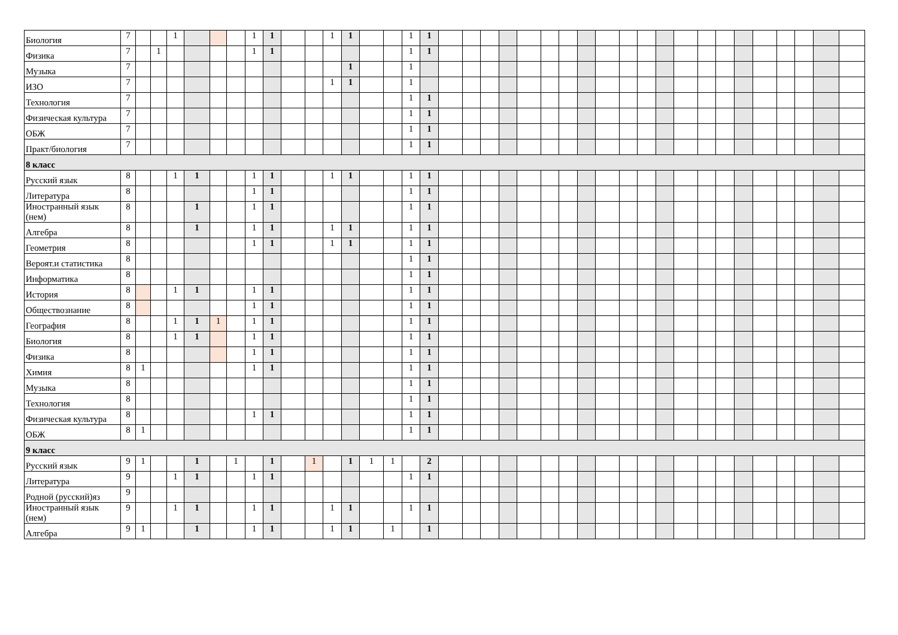| Биология | 7 | | | 1 | | | | 1 | 1 | | | 1 | 1 | | | 1 | 1 | | | | | | | | | | | | | | | | | | | | | |
| Физика | 7 | | 1 | | | | | 1 | 1 | | | | | | | 1 | 1 | | | | | | | | | | | | | | | | | | | | | |
| Музыка | 7 | | | | | | | | | | | | 1 | | | 1 | | | | | | | | | | | | | | | | | | | | | | |
| ИЗО | 7 | | | | | | | | | | | 1 | 1 | | | 1 | | | | | | | | | | | | | | | | | | | | | | |
| Технология | 7 | | | | | | | | | | | | | | | 1 | 1 | | | | | | | | | | | | | | | | | | | | | |
| Физическая культура | 7 | | | | | | | | | | | | | | | 1 | 1 | | | | | | | | | | | | | | | | | | | | | |
| ОБЖ | 7 | | | | | | | | | | | | | | | 1 | 1 | | | | | | | | | | | | | | | | | | | | | |
| Практ/биология | 7 | | | | | | | | | | | | | | | 1 | 1 | | | | | | | | | | | | | | | | | | | | | |
| 8 класс | | | | | | | | | | | | | | | | | | | | | | | | | | | | | | | | | | | | | | |
| Русский язык | 8 | | | 1 | 1 | | | 1 | 1 | | | 1 | 1 | | | 1 | 1 | | | | | | | | | | | | | | | | | | | | | |
| Литература | 8 | | | | | | | 1 | 1 | | | | | | | 1 | 1 | | | | | | | | | | | | | | | | | | | | | |
| Иностранный язык (нем) | 8 | | | | 1 | | | 1 | 1 | | | | | | | 1 | 1 | | | | | | | | | | | | | | | | | | | | | |
| Алгебра | 8 | | | | 1 | | | 1 | 1 | | | 1 | 1 | | | 1 | 1 | | | | | | | | | | | | | | | | | | | | | |
| Геометрия | 8 | | | | | | | 1 | 1 | | | 1 | 1 | | | 1 | 1 | | | | | | | | | | | | | | | | | | | | | |
| Вероят.и статистика | 8 | | | | | | | | | | | | | | | 1 | 1 | | | | | | | | | | | | | | | | | | | | | |
| Информатика | 8 | | | | | | | | | | | | | | | 1 | 1 | | | | | | | | | | | | | | | | | | | | | |
| История | 8 | | | 1 | 1 | | | 1 | 1 | | | | | | | 1 | 1 | | | | | | | | | | | | | | | | | | | | | |
| Обществознание | 8 | | | | | | | 1 | 1 | | | | | | | 1 | 1 | | | | | | | | | | | | | | | | | | | | | |
| География | 8 | | | 1 | 1 | 1 | | 1 | 1 | | | | | | | 1 | 1 | | | | | | | | | | | | | | | | | | | | | |
| Биология | 8 | | | 1 | 1 | | | 1 | 1 | | | | | | | 1 | 1 | | | | | | | | | | | | | | | | | | | | | |
| Физика | 8 | | | | | | | 1 | 1 | | | | | | | 1 | 1 | | | | | | | | | | | | | | | | | | | | | |
| Химия | 8 | 1 | | | | | | 1 | 1 | | | | | | | 1 | 1 | | | | | | | | | | | | | | | | | | | | | |
| Музыка | 8 | | | | | | | | | | | | | | | 1 | 1 | | | | | | | | | | | | | | | | | | | | | |
| Технология | 8 | | | | | | | | | | | | | | | 1 | 1 | | | | | | | | | | | | | | | | | | | | | |
| Физическая культура | 8 | | | | | | | 1 | 1 | | | | | | | 1 | 1 | | | | | | | | | | | | | | | | | | | | | |
| ОБЖ | 8 | 1 | | | | | | | | | | | | | | 1 | 1 | | | | | | | | | | | | | | | | | | | | | |
| 9 класс | | | | | | | | | | | | | | | | | | | | | | | | | | | | | | | | | | | | | | |
| Русский язык | 9 | 1 | | | 1 | | 1 | | 1 | | 1 | | 1 | 1 | 1 | | 2 | | | | | | | | | | | | | | | | | | | | | |
| Литература | 9 | | | 1 | 1 | | | 1 | 1 | | | | | | | 1 | 1 | | | | | | | | | | | | | | | | | | | | | |
| Родной (русский)яз | 9 | | | | | | | | | | | | | | | | | | | | | | | | | | | | | | | | | | | | | |
| Иностранный язык (нем) | 9 | | | 1 | 1 | | | 1 | 1 | | | 1 | 1 | | | 1 | 1 | | | | | | | | | | | | | | | | | | | | | |
| Алгебра | 9 | 1 | | | 1 | | | 1 | 1 | | | 1 | 1 | | 1 | | 1 | | | | | | | | | | | | | | | | | | | | | |